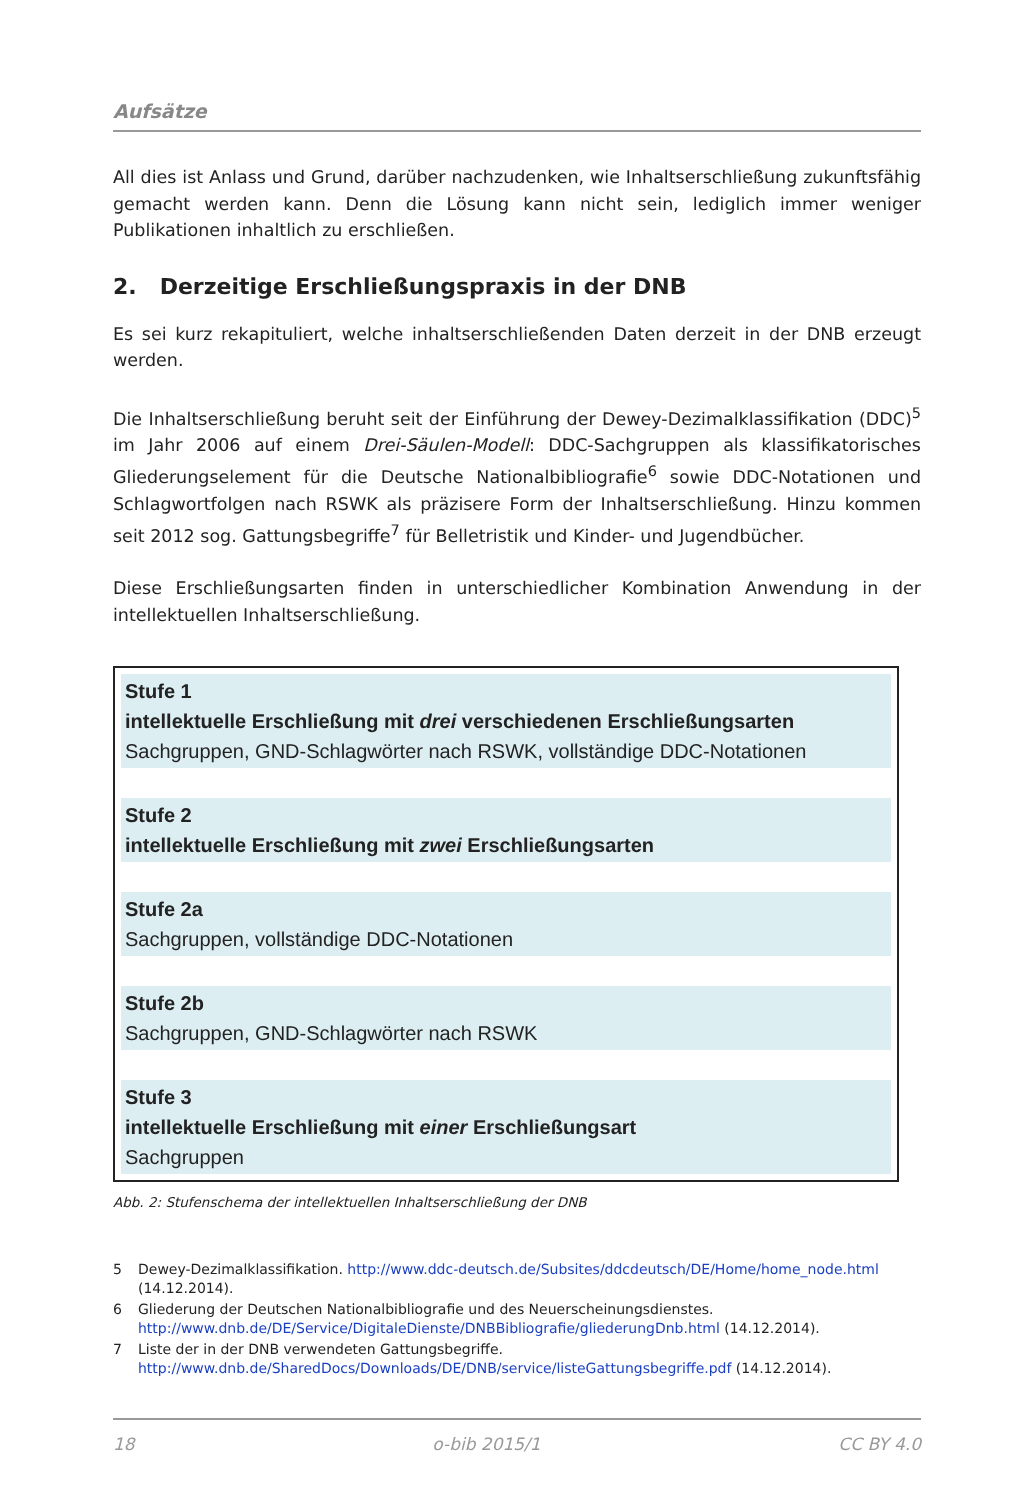Aufsätze
All dies ist Anlass und Grund, darüber nachzudenken, wie Inhaltserschließung zukunftsfähig gemacht werden kann. Denn die Lösung kann nicht sein, lediglich immer weniger Publikationen inhaltlich zu erschließen.
2. Derzeitige Erschließungspraxis in der DNB
Es sei kurz rekapituliert, welche inhaltserschließenden Daten derzeit in der DNB erzeugt werden.
Die Inhaltserschließung beruht seit der Einführung der Dewey-Dezimalklassifikation (DDC)<sup>5</sup> im Jahr 2006 auf einem Drei-Säulen-Modell: DDC-Sachgruppen als klassifikatorisches Gliederungselement für die Deutsche Nationalbibliografie<sup>6</sup> sowie DDC-Notationen und Schlagwortfolgen nach RSWK als präzisere Form der Inhaltserschließung. Hinzu kommen seit 2012 sog. Gattungsbegriffe<sup>7</sup> für Belletristik und Kinder- und Jugendbücher.
Diese Erschließungsarten finden in unterschiedlicher Kombination Anwendung in der intellektuellen Inhaltserschließung.
Stufe 1
intellektuelle Erschließung mit drei verschiedenen Erschließungsarten
Sachgruppen, GND-Schlagwörter nach RSWK, vollständige DDC-Notationen
Stufe 2
intellektuelle Erschließung mit zwei Erschließungsarten
Stufe 2a
Sachgruppen, vollständige DDC-Notationen
Stufe 2b
Sachgruppen, GND-Schlagwörter nach RSWK
Stufe 3
intellektuelle Erschließung mit einer Erschließungsart
Sachgruppen
Abb. 2: Stufenschema der intellektuellen Inhaltserschließung der DNB
5 Dewey-Dezimalklassifikation. http://www.ddc-deutsch.de/Subsites/ddcdeutsch/DE/Home/home_node.html (14.12.2014).
6 Gliederung der Deutschen Nationalbibliografie und des Neuerscheinungsdienstes.
http://www.dnb.de/DE/Service/DigitaleDienste/DNBBibliografie/gliederungDnb.html (14.12.2014).
7 Liste der in der DNB verwendeten Gattungsbegriffe.
http://www.dnb.de/SharedDocs/Downloads/DE/DNB/service/listeGattungsbegriffe.pdf (14.12.2014).
18 o-bib 2015/1 CC BY 4.0